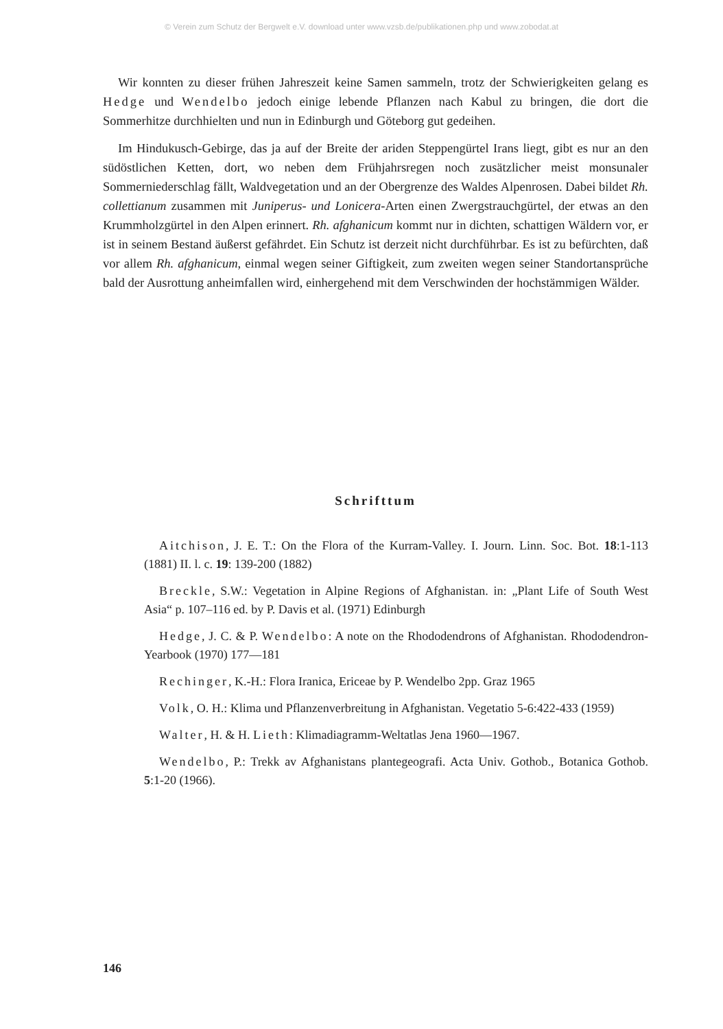© Verein zum Schutz der Bergwelt e.V. download unter www.vzsb.de/publikationen.php und www.zobodat.at
Wir konnten zu dieser frühen Jahreszeit keine Samen sammeln, trotz der Schwierigkeiten gelang es Hedge und Wendelbo jedoch einige lebende Pflanzen nach Kabul zu bringen, die dort die Sommerhitze durchhielten und nun in Edinburgh und Göteborg gut gedeihen.
Im Hindukusch-Gebirge, das ja auf der Breite der ariden Steppengürtel Irans liegt, gibt es nur an den südöstlichen Ketten, dort, wo neben dem Frühjahrsregen noch zusätzlicher meist monsunaler Sommerniederschlag fällt, Waldvegetation und an der Obergrenze des Waldes Alpenrosen. Dabei bildet Rh. collettianum zusammen mit Juniperus- und Lonicera-Arten einen Zwergstrauchgürtel, der etwas an den Krummholzgürtel in den Alpen erinnert. Rh. afghanicum kommt nur in dichten, schattigen Wäldern vor, er ist in seinem Bestand äußerst gefährdet. Ein Schutz ist derzeit nicht durchführbar. Es ist zu befürchten, daß vor allem Rh. afghanicum, einmal wegen seiner Giftigkeit, zum zweiten wegen seiner Standortansprüche bald der Ausrottung anheimfallen wird, einhergehend mit dem Verschwinden der hochstämmigen Wälder.
Schrifttum
Aitchison, J. E. T.: On the Flora of the Kurram-Valley. I. Journ. Linn. Soc. Bot. 18:1-113 (1881) II. l. c. 19: 139-200 (1882)
Breckle, S.W.: Vegetation in Alpine Regions of Afghanistan. in: „Plant Life of South West Asia“ p. 107–116 ed. by P. Davis et al. (1971) Edinburgh
Hedge, J. C. & P. Wendelbo: A note on the Rhododendrons of Afghanistan. Rhododendron-Yearbook (1970) 177—181
Rechinger, K.-H.: Flora Iranica, Ericeae by P. Wendelbo 2pp. Graz 1965
Volk, O. H.: Klima und Pflanzenverbreitung in Afghanistan. Vegetatio 5-6:422-433 (1959)
Walter, H. & H. Lieth: Klimadiagramm-Weltatlas Jena 1960—1967.
Wendelbo, P.: Trekk av Afghanistans plantegeografi. Acta Univ. Gothob., Botanica Gothob. 5:1-20 (1966).
146